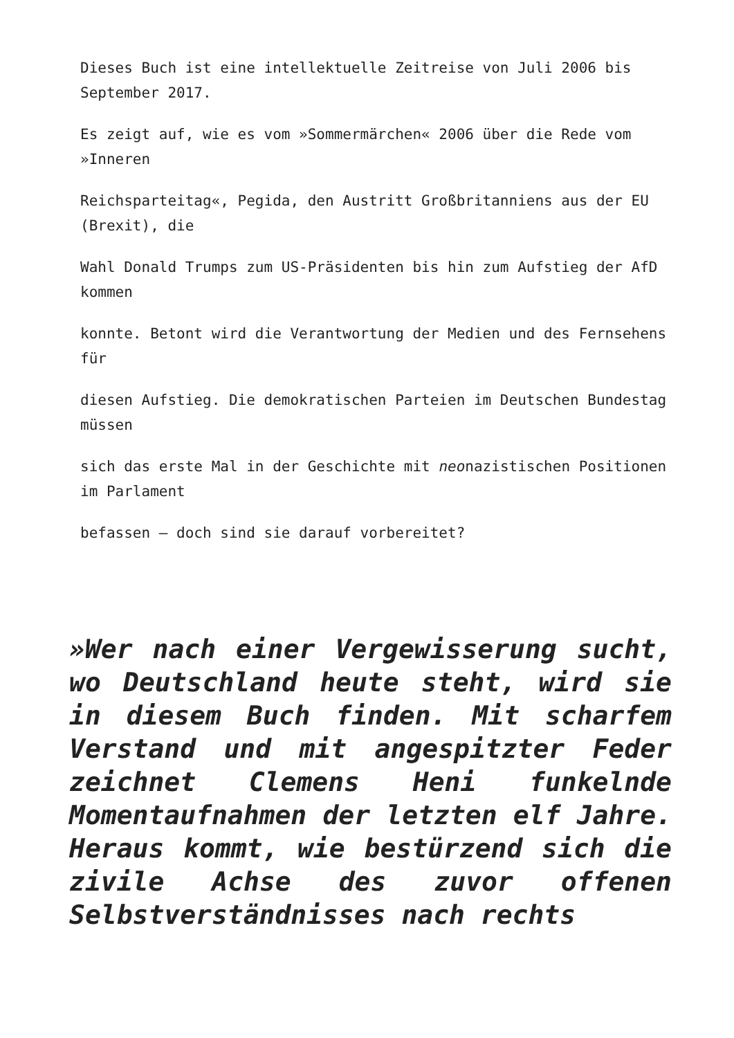Dieses Buch ist eine intellektuelle Zeitreise von Juli 2006 bis September 2017.
Es zeigt auf, wie es vom »Sommermärchen« 2006 über die Rede vom »Inneren
Reichsparteitag«, Pegida, den Austritt Großbritanniens aus der EU (Brexit), die
Wahl Donald Trumps zum US-Präsidenten bis hin zum Aufstieg der AfD kommen
konnte. Betont wird die Verantwortung der Medien und des Fernsehens für
diesen Aufstieg. Die demokratischen Parteien im Deutschen Bundestag müssen
sich das erste Mal in der Geschichte mit neonazistischen Positionen im Parlament
befassen – doch sind sie darauf vorbereitet?
»Wer nach einer Vergewisserung sucht, wo Deutschland heute steht, wird sie in diesem Buch finden. Mit scharfem Verstand und mit angespitzter Feder zeichnet Clemens Heni funkelnde Momentaufnahmen der letzten elf Jahre. Heraus kommt, wie bestürzend sich die zivile Achse des zuvor offenen Selbstverständnisses nach rechts